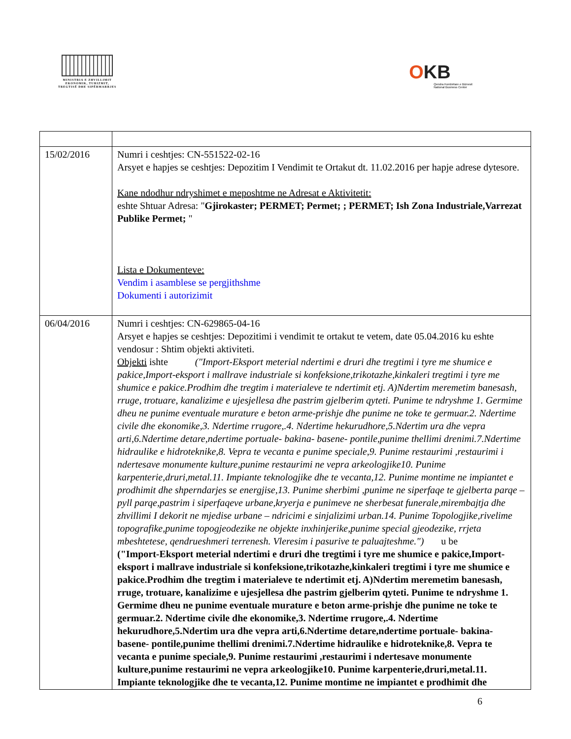MINISTRIA E ZHVILLIMIT
EKONOMIK, TURIZMIT,
TREGTISË DHE SIPËRMARRJES
OKB
Qendra Kombëtare e Biznesit
National Business Center
| 15/02/2016 | Numri i ceshtjes: CN-551522-02-16 Arsyet e hapjes se ceshtjes: Depozitim I Vendimit te Ortakut dt. 11.02.2016 per hapje adrese dytesore. Kane ndodhur ndryshimet e meposhtme ne Adresat e Aktivitetit: eshte Shtuar Adresa: " Gjirokaster; PERMET; Permet; ; PERMET; Ish Zona Industriale,Varrezat Publike Permet; " Lista e Dokumenteve: Vendim i asamblese se pergjithshme Dokumenti i autorizimit |
| 06/04/2016 | Numri i ceshtjes: CN-629865-04-16 Arsyet e hapjes se ceshtjes: Depozitimi i vendimit te ortakut te vetem, date 05.04.2016 ku eshte vendosur : Shtim objekti aktiviteti. Objekti ishte ("Import-Eksport meterial ndertimi e druri dhe tregtimi i tyre me shumice e pakice,Import-eksport i mallrave industriale si konfeksione,trikotazhe,kinkaleri tregtimi i tyre me shumice e pakice.Prodhim dhe tregtim i materialeve te ndertimit etj. A)Ndertim meremetim banesash, rruge, trotuare, kanalizime e ujesjellesa dhe pastrim gjelberim qyteti. Punime te ndryshme 1. Germime dheu ne punime eventuale murature e beton arme-prishje dhe punime ne toke te germuar.2. Ndertime civile dhe ekonomike,3. Ndertime rrugore,.4. Ndertime hekurudhore,5.Ndertim ura dhe vepra arti,6.Ndertime detare,ndertime portuale- bakina- basene- pontile,punime thellimi drenimi.7.Ndertime hidraulike e hidroteknike,8. Vepra te vecanta e punime speciale,9. Punime restaurimi ,restaurimi i ndertesave monumente kulture,punime restaurimi ne vepra arkeologjike10. Punime karpenterie,druri,metal.11. Impiante teknologjike dhe te vecanta,12. Punime montime ne impiantet e prodhimit dhe shperndarjes se energjise,13. Punime sherbimi ,punime ne siperfaqe te gjelberta parqe – pyll parqe,pastrim i siperfaqeve urbane,kryerja e punimeve ne sherbesat funerale,mirembajtja dhe zhvillimi I dekorit ne mjedise urbane – ndricimi e sinjalizimi urban.14. Punime Topologjike,rivelime topografike,punime topogjeodezike ne objekte inxhinjerike,punime special gjeodezike, rrjeta mbeshtetese, qendrueshmeri terrenesh. Vleresim i pasurive te paluajteshme.") u be ("Import-Eksport meterial ndertimi e druri dhe tregtimi i tyre me shumice e pakice,Import-eksport i mallrave industriale si konfeksione,trikotazhe,kinkaleri tregtimi i tyre me shumice e pakice.Prodhim dhe tregtim i materialeve te ndertimit etj. A)Ndertim meremetim banesash, rruge, trotuare, kanalizime e ujesjellesa dhe pastrim gjelberim qyteti. Punime te ndryshme 1. Germime dheu ne punime eventuale murature e beton arme-prishje dhe punime ne toke te germuar.2. Ndertime civile dhe ekonomike,3. Ndertime rrugore,.4. Ndertime hekurudhore,5.Ndertim ura dhe vepra arti,6.Ndertime detare,ndertime portuale- bakina- basene- pontile,punime thellimi drenimi.7.Ndertime hidraulike e hidroteknike,8. Vepra te vecanta e punime speciale,9. Punime restaurimi ,restaurimi i ndertesave monumente kulture,punime restaurimi ne vepra arkeologjike10. Punime karpenterie,druri,metal.11. Impiante teknologjike dhe te vecanta,12. Punime montime ne impiantet e prodhimit dhe |
6